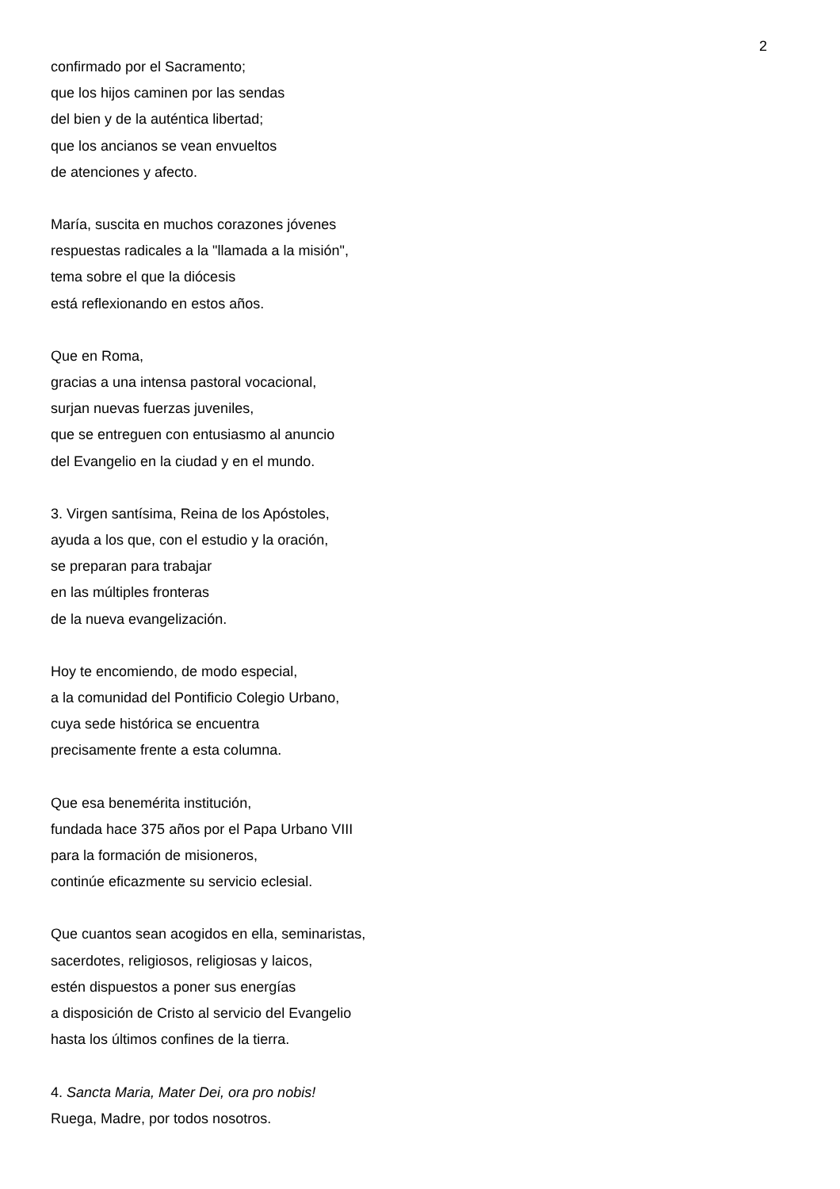2
confirmado por el Sacramento;
que los hijos caminen por las sendas
del bien y de la auténtica libertad;
que los ancianos se vean envueltos
de atenciones y afecto.
María, suscita en muchos corazones jóvenes
respuestas radicales a la "llamada a la misión",
tema sobre el que la diócesis
está reflexionando en estos años.
Que en Roma,
gracias a una intensa pastoral vocacional,
surjan nuevas fuerzas juveniles,
que se entreguen con entusiasmo al anuncio
del Evangelio en la ciudad y en el mundo.
3. Virgen santísima, Reina de los Apóstoles,
ayuda a los que, con el estudio y la oración,
se preparan para trabajar
en las múltiples fronteras
de la nueva evangelización.
Hoy te encomiendo, de modo especial,
a la comunidad del Pontificio Colegio Urbano,
cuya sede histórica se encuentra
precisamente frente a esta columna.
Que esa benemérita institución,
fundada hace 375 años por el Papa Urbano VIII
para la formación de misioneros,
continúe eficazmente su servicio eclesial.
Que cuantos sean acogidos en ella, seminaristas,
sacerdotes, religiosos, religiosas y laicos,
estén dispuestos a poner sus energías
a disposición de Cristo al servicio del Evangelio
hasta los últimos confines de la tierra.
4. Sancta Maria, Mater Dei, ora pro nobis!
Ruega, Madre, por todos nosotros.